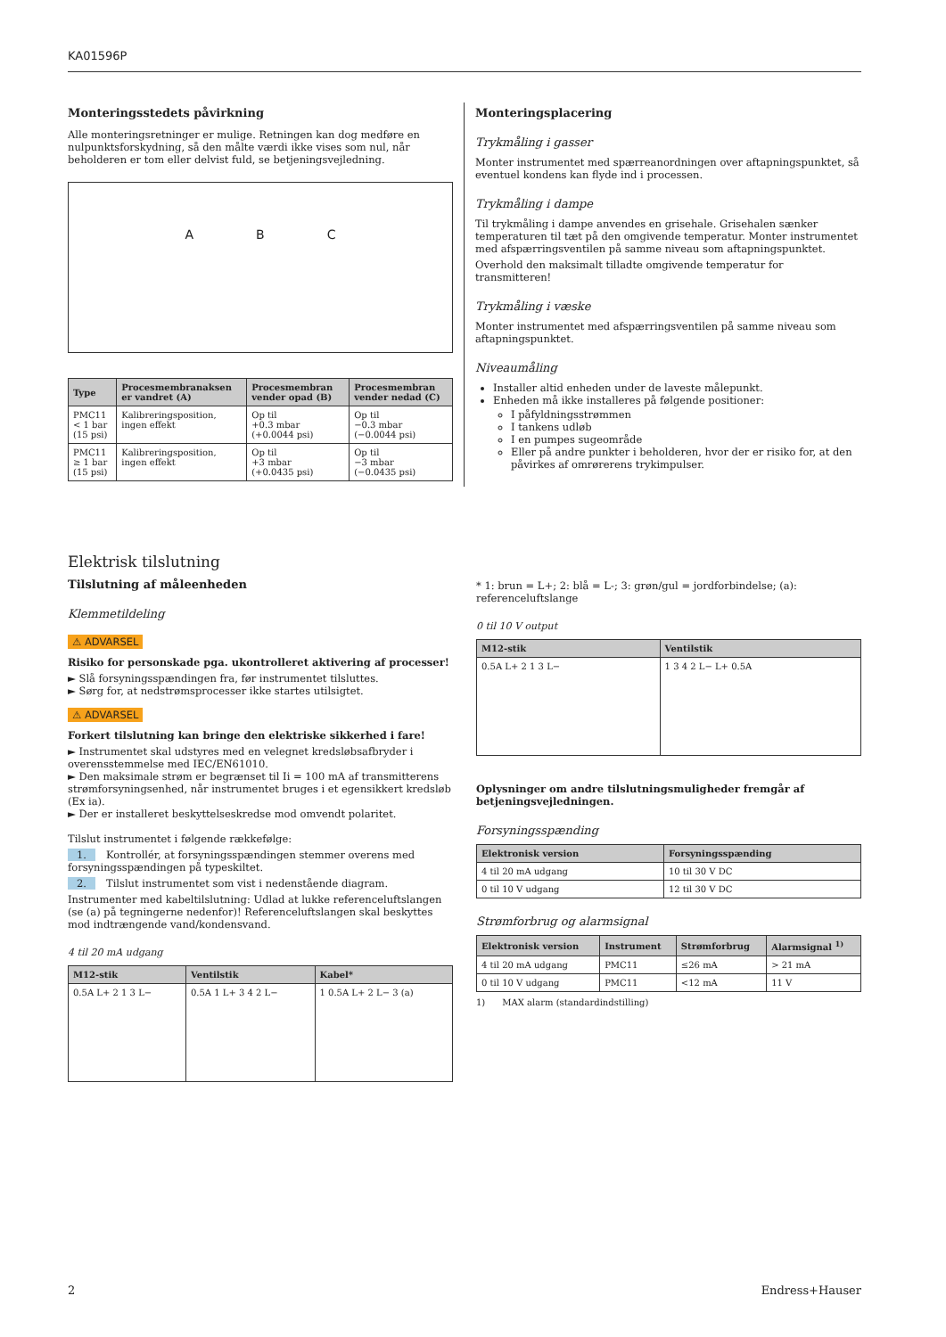KA01596P
Monteringsstedets påvirkning
Alle monteringsretninger er mulige. Retningen kan dog medføre en nulpunktsforskydning, så den målte værdi ikke vises som nul, når beholderen er tom eller delvist fuld, se betjeningsvejledning.
A B C
| Type | Procesmembranaksen er vandret (A) | Procesmembran vender opad (B) | Procesmembran vender nedad (C) |
| --- | --- | --- | --- |
| PMC11 < 1 bar (15 psi) | Kalibreringsposition, ingen effekt | Op til +0.3 mbar (+0.0044 psi) | Op til −0.3 mbar (−0.0044 psi) |
| PMC11 ≥ 1 bar (15 psi) | Kalibreringsposition, ingen effekt | Op til +3 mbar (+0.0435 psi) | Op til −3 mbar (−0.0435 psi) |
Monteringsplacering
Trykmåling i gasser
Monter instrumentet med spærreanordningen over aftapningspunktet, så eventuel kondens kan flyde ind i processen.
Trykmåling i dampe
Til trykmåling i dampe anvendes en grisehale. Grisehalen sænker temperaturen til tæt på den omgivende temperatur. Monter instrumentet med afspærringsventilen på samme niveau som aftapningspunktet.
Overhold den maksimalt tilladte omgivende temperatur for transmitteren!
Trykmåling i væske
Monter instrumentet med afspærringsventilen på samme niveau som aftapningspunktet.
Niveaumåling
Installer altid enheden under de laveste målepunkt.
Enheden må ikke installeres på følgende positioner:
I påfyldningsstrømmen
I tankens udløb
I en pumpes sugeområde
Eller på andre punkter i beholderen, hvor der er risiko for, at den påvirkes af omrørerens trykimpulser.
Elektrisk tilslutning
Tilslutning af måleenheden
Klemmetildeling
⚠ ADVARSEL
Risiko for personskade pga. ukontrolleret aktivering af processer!
► Slå forsyningsspændingen fra, før instrumentet tilsluttes.
► Sørg for, at nedstrømsprocesser ikke startes utilsigtet.
⚠ ADVARSEL
Forkert tilslutning kan bringe den elektriske sikkerhed i fare!
► Instrumentet skal udstyres med en velegnet kredsløbsafbryder i overensstemmelse med IEC/EN61010.
► Den maksimale strøm er begrænset til Ii = 100 mA af transmitterens strømforsyningsenhed, når instrumentet bruges i et egensikkert kredsløb (Ex ia).
► Der er installeret beskyttelseskredse mod omvendt polaritet.
Tilslut instrumentet i følgende rækkefølge:
1. Kontrollér, at forsyningsspændingen stemmer overens med forsyningsspændingen på typeskiltet.
2. Tilslut instrumentet som vist i nedenstående diagram.
Instrumenter med kabeltilslutning: Udlad at lukke referenceluftslangen (se (a) på tegningerne nedenfor)! Referenceluftslangen skal beskyttes mod indtrængende vand/kondensvand.
4 til 20 mA udgang
| M12-stik | Ventilstik | Kabel* |
| --- | --- | --- |
| 0.5A L+ 2 1 3 L− | 0.5A 1 L+ 3 4 2 L− | 1 0.5A L+ 2 L− 3 (a) |
* 1: brun = L+; 2: blå = L-; 3: grøn/gul = jordforbindelse; (a): referenceluftslange
0 til 10 V output
| M12-stik | Ventilstik |
| --- | --- |
| 0.5A L+ 2 1 3 L− | 1 3 4 2 L− L+ 0.5A |
Oplysninger om andre tilslutningsmuligheder fremgår af betjeningsvejledningen.
Forsyningsspænding
| Elektronisk version | Forsyningsspænding |
| --- | --- |
| 4 til 20 mA udgang | 10 til 30 V DC |
| 0 til 10 V udgang | 12 til 30 V DC |
Strømforbrug og alarmsignal
| Elektronisk version | Instrument | Strømforbrug | Alarmsignal <sup>1)</sup> |
| --- | --- | --- | --- |
| 4 til 20 mA udgang | PMC11 | ≤26 mA | > 21 mA |
| 0 til 10 V udgang | PMC11 | <12 mA | 11 V |
1) MAX alarm (standardindstilling)
2 Endress+Hauser